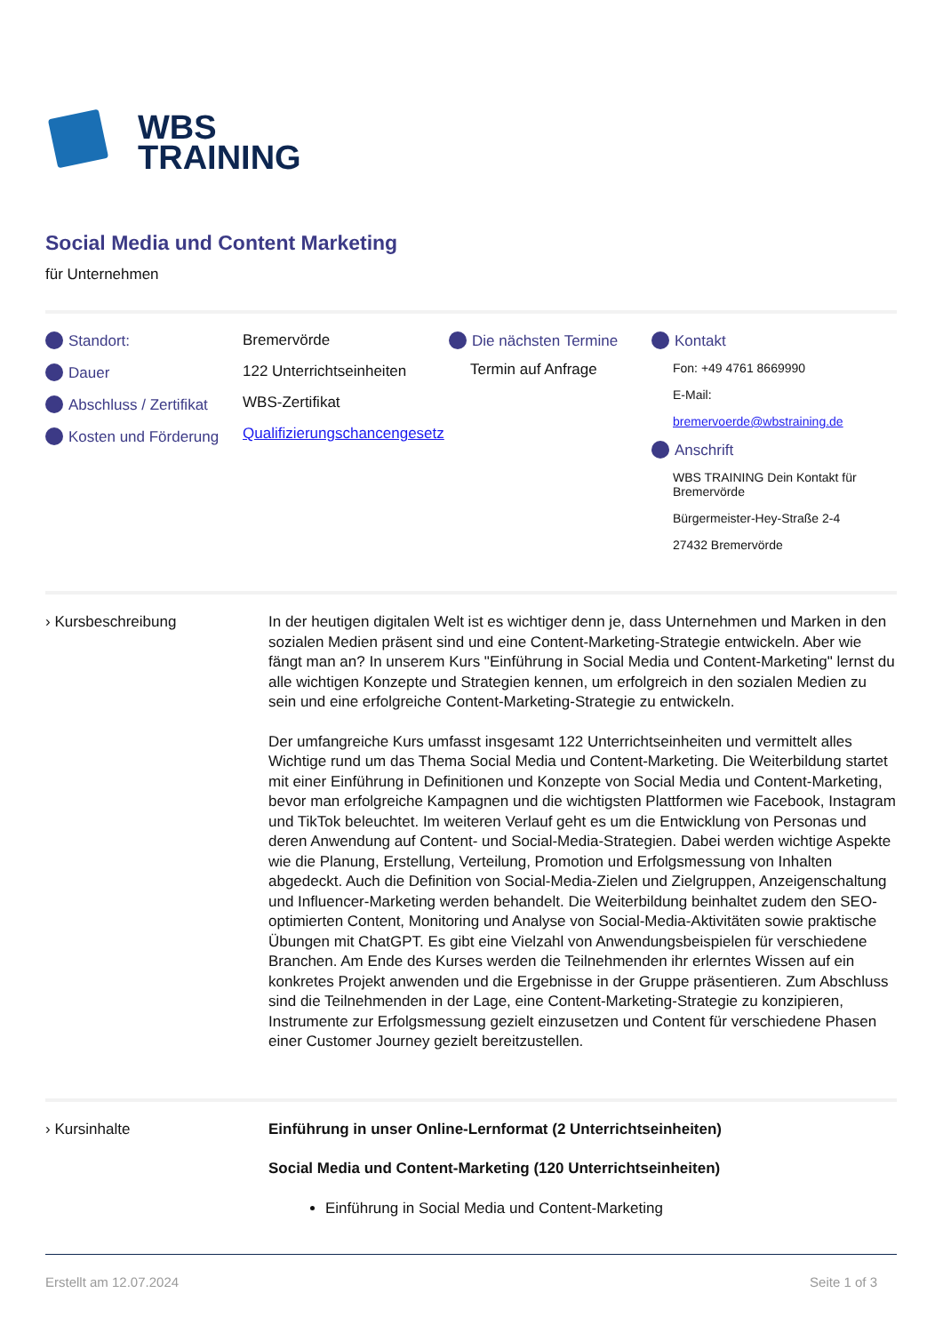WBS
TRAINING
Social Media und Content Marketing
für Unternehmen
Standort:
Dauer
Abschluss / Zertifikat
Kosten und Förderung
Bremervörde
122 Unterrichtseinheiten
WBS-Zertifikat
Qualifizierungschancengesetz
Die nächsten Termine
Termin auf Anfrage
Kontakt
Fon: +49 4761 8669990
E-Mail:
bremervoerde@wbstraining.de
Anschrift
WBS TRAINING Dein Kontakt für Bremervörde
Bürgermeister-Hey-Straße 2-4
27432 Bremervörde
› Kursbeschreibung In der heutigen digitalen Welt ist es wichtiger denn je, dass Unternehmen und Marken in den sozialen Medien präsent sind und eine Content-Marketing-Strategie entwickeln. Aber wie fängt man an? In unserem Kurs "Einführung in Social Media und Content-Marketing" lernst du alle wichtigen Konzepte und Strategien kennen, um erfolgreich in den sozialen Medien zu sein und eine erfolgreiche Content-Marketing-Strategie zu entwickeln.
Der umfangreiche Kurs umfasst insgesamt 122 Unterrichtseinheiten und vermittelt alles Wichtige rund um das Thema Social Media und Content-Marketing. Die Weiterbildung startet mit einer Einführung in Definitionen und Konzepte von Social Media und Content-Marketing, bevor man erfolgreiche Kampagnen und die wichtigsten Plattformen wie Facebook, Instagram und TikTok beleuchtet. Im weiteren Verlauf geht es um die Entwicklung von Personas und deren Anwendung auf Content- und Social-Media-Strategien. Dabei werden wichtige Aspekte wie die Planung, Erstellung, Verteilung, Promotion und Erfolgsmessung von Inhalten abgedeckt. Auch die Definition von Social-Media-Zielen und Zielgruppen, Anzeigenschaltung und Influencer-Marketing werden behandelt. Die Weiterbildung beinhaltet zudem den SEO-optimierten Content, Monitoring und Analyse von Social-Media-Aktivitäten sowie praktische Übungen mit ChatGPT. Es gibt eine Vielzahl von Anwendungsbeispielen für verschiedene Branchen. Am Ende des Kurses werden die Teilnehmenden ihr erlerntes Wissen auf ein konkretes Projekt anwenden und die Ergebnisse in der Gruppe präsentieren. Zum Abschluss sind die Teilnehmenden in der Lage, eine Content-Marketing-Strategie zu konzipieren, Instrumente zur Erfolgsmessung gezielt einzusetzen und Content für verschiedene Phasen einer Customer Journey gezielt bereitzustellen.
› Kursinhalte Einführung in unser Online-Lernformat (2 Unterrichtseinheiten)
Social Media und Content-Marketing (120 Unterrichtseinheiten)
Einführung in Social Media und Content-Marketing
Erstellt am 12.07.2024 Seite 1 of 3